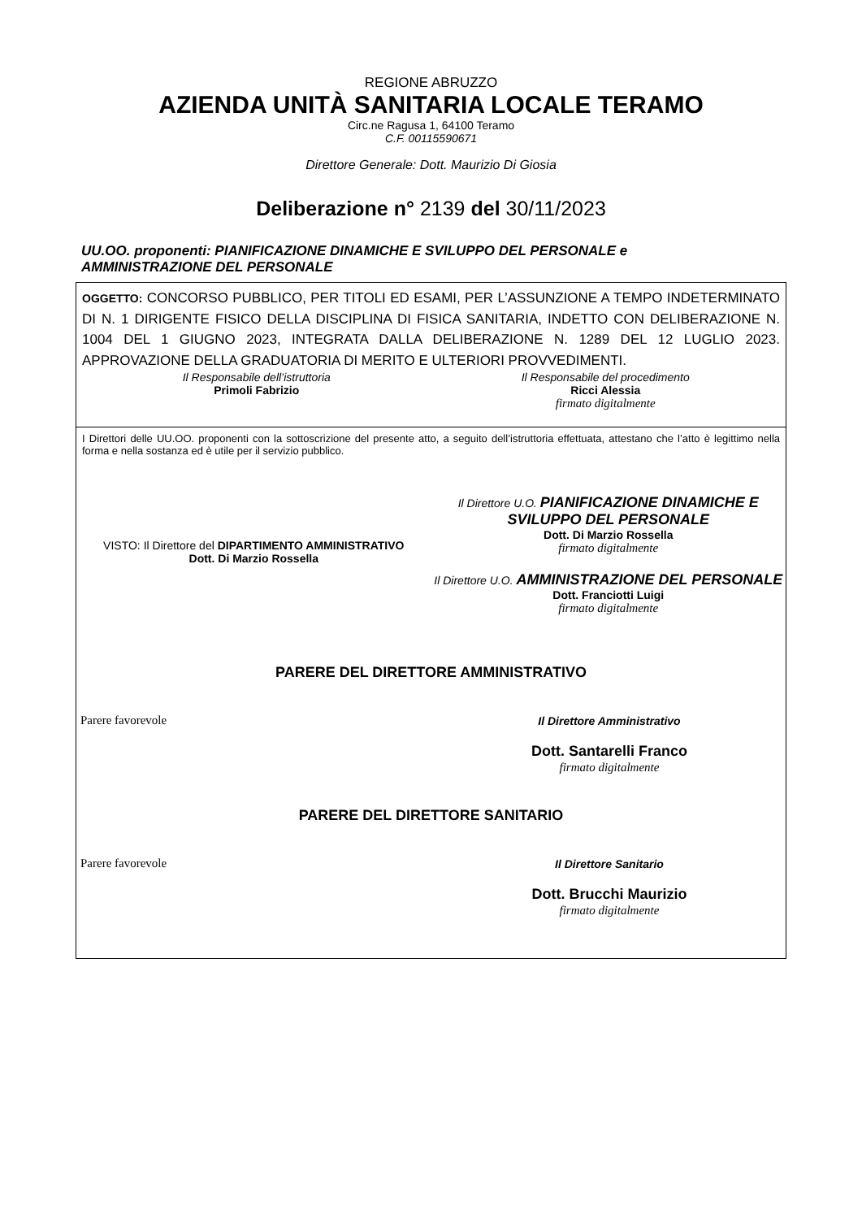REGIONE ABRUZZO
AZIENDA UNITÀ SANITARIA LOCALE TERAMO
Circ.ne Ragusa 1, 64100 Teramo
C.F. 00115590671
Direttore Generale: Dott. Maurizio Di Giosia
Deliberazione n° 2139 del 30/11/2023
UU.OO. proponenti: PIANIFICAZIONE DINAMICHE E SVILUPPO DEL PERSONALE e
AMMINISTRAZIONE DEL PERSONALE
OGGETTO: CONCORSO PUBBLICO, PER TITOLI ED ESAMI, PER L’ASSUNZIONE A TEMPO INDETERMINATO DI N. 1 DIRIGENTE FISICO DELLA DISCIPLINA DI FISICA SANITARIA, INDETTO CON DELIBERAZIONE N. 1004 DEL 1 GIUGNO 2023, INTEGRATA DALLA DELIBERAZIONE N. 1289 DEL 12 LUGLIO 2023. APPROVAZIONE DELLA GRADUATORIA DI MERITO E ULTERIORI PROVVEDIMENTI.
Il Responsabile dell’istruttoria
Primoli Fabrizio
Il Responsabile del procedimento
Ricci Alessia
firmato digitalmente
I Direttori delle UU.OO. proponenti con la sottoscrizione del presente atto, a seguito dell’istruttoria effettuata, attestano che l’atto è legittimo nella forma e nella sostanza ed è utile per il servizio pubblico.
VISTO: Il Direttore del DIPARTIMENTO AMMINISTRATIVO
Dott. Di Marzio Rossella
Il Direttore U.O. PIANIFICAZIONE DINAMICHE E SVILUPPO DEL PERSONALE
Dott. Di Marzio Rossella
firmato digitalmente
Il Direttore U.O. AMMINISTRAZIONE DEL PERSONALE
Dott. Franciotti Luigi
firmato digitalmente
PARERE DEL DIRETTORE AMMINISTRATIVO
Parere favorevole Il Direttore Amministrativo
Dott. Santarelli Franco
firmato digitalmente
PARERE DEL DIRETTORE SANITARIO
Parere favorevole Il Direttore Sanitario
Dott. Brucchi Maurizio
firmato digitalmente